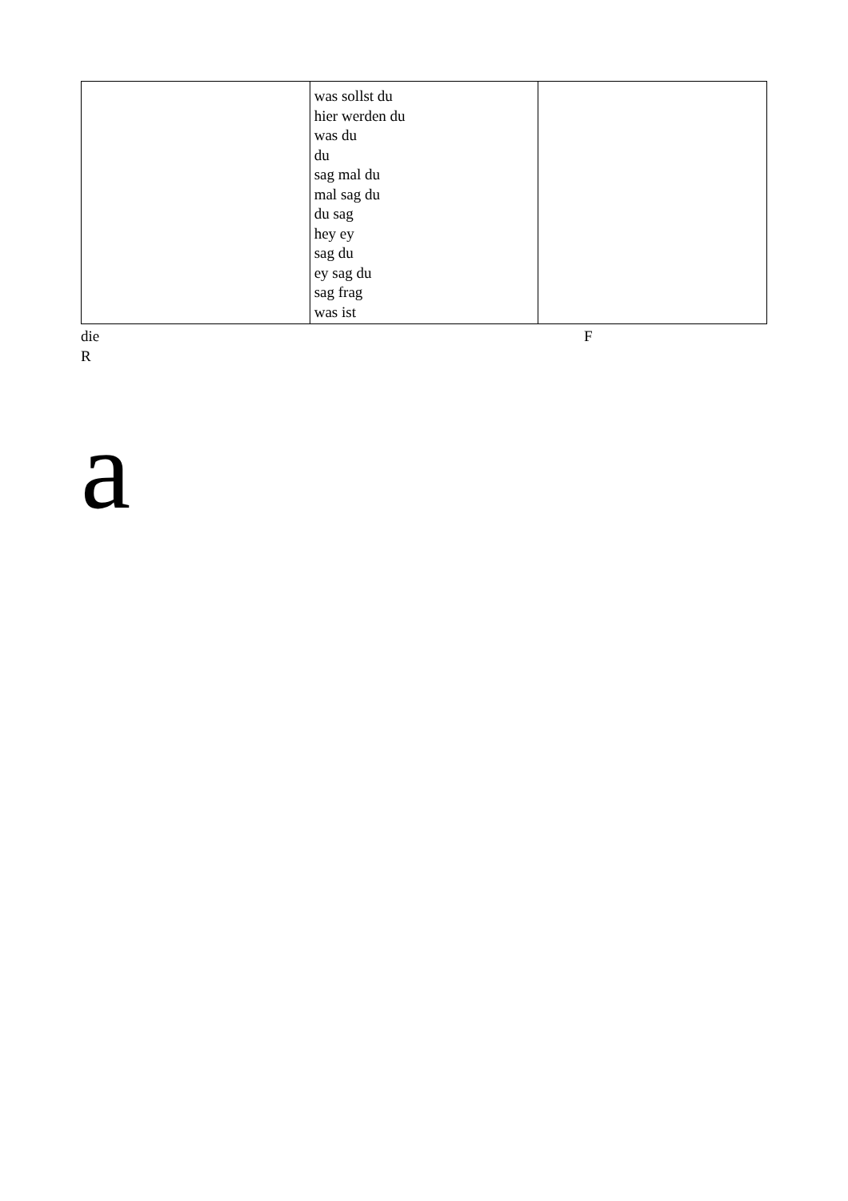| | was sollst du hier werden du was du du sag mal du mal sag du du sag hey ey sag du ey sag du sag frag was ist | |
die
R
F
a